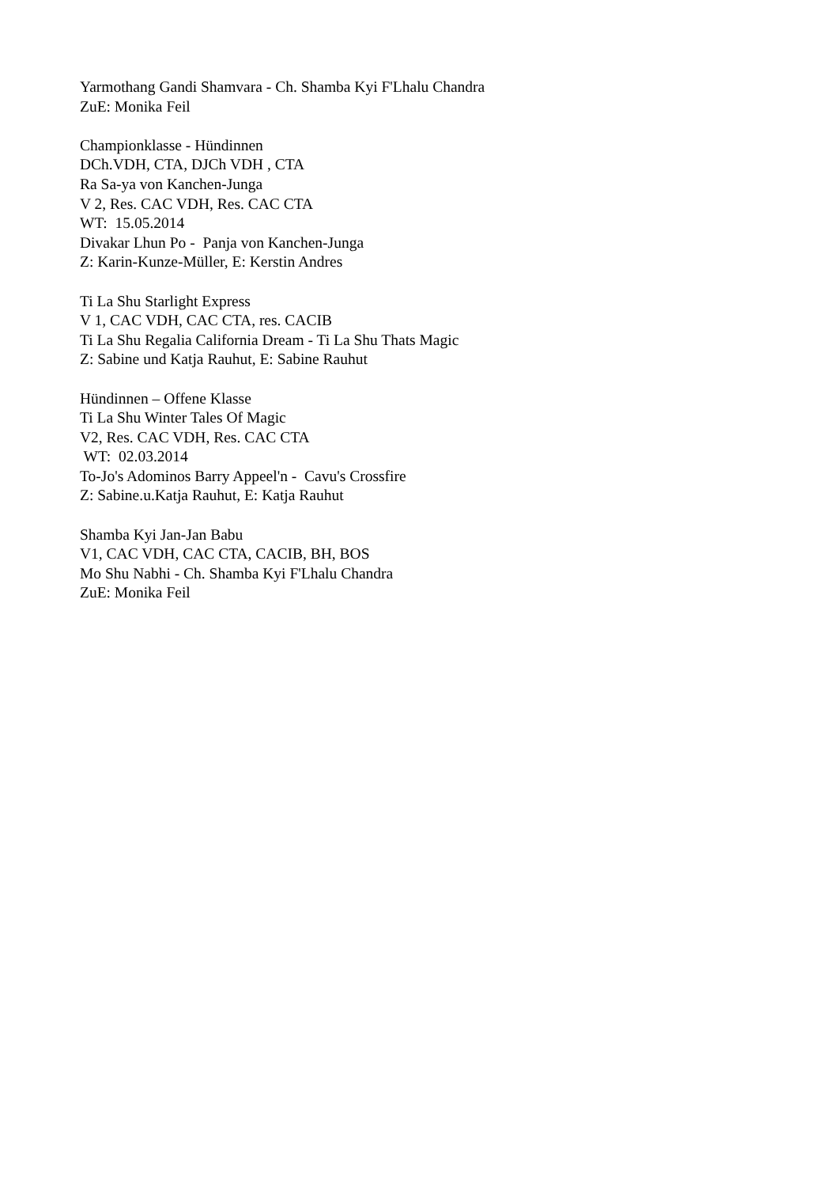Yarmothang Gandi Shamvara - Ch. Shamba Kyi F'Lhalu Chandra ZuE: Monika Feil Championklasse - Hündinnen DCh.VDH, CTA, DJCh VDH , CTA Ra Sa-ya von Kanchen-Junga V 2, Res. CAC VDH, Res. CAC CTA WT: 15.05.2014 Divakar Lhun Po - Panja von Kanchen-Junga Z: Karin-Kunze-Müller, E: Kerstin Andres Ti La Shu Starlight Express V 1, CAC VDH, CAC CTA, res. CACIB Ti La Shu Regalia California Dream - Ti La Shu Thats Magic Z: Sabine und Katja Rauhut, E: Sabine Rauhut Hündinnen – Offene Klasse Ti La Shu Winter Tales Of Magic V2, Res. CAC VDH, Res. CAC CTA WT: 02.03.2014 To-Jo's Adominos Barry Appeel'n - Cavu's Crossfire Z: Sabine.u.Katja Rauhut, E: Katja Rauhut Shamba Kyi Jan-Jan Babu V1, CAC VDH, CAC CTA, CACIB, BH, BOS Mo Shu Nabhi - Ch. Shamba Kyi F'Lhalu Chandra ZuE: Monika Feil